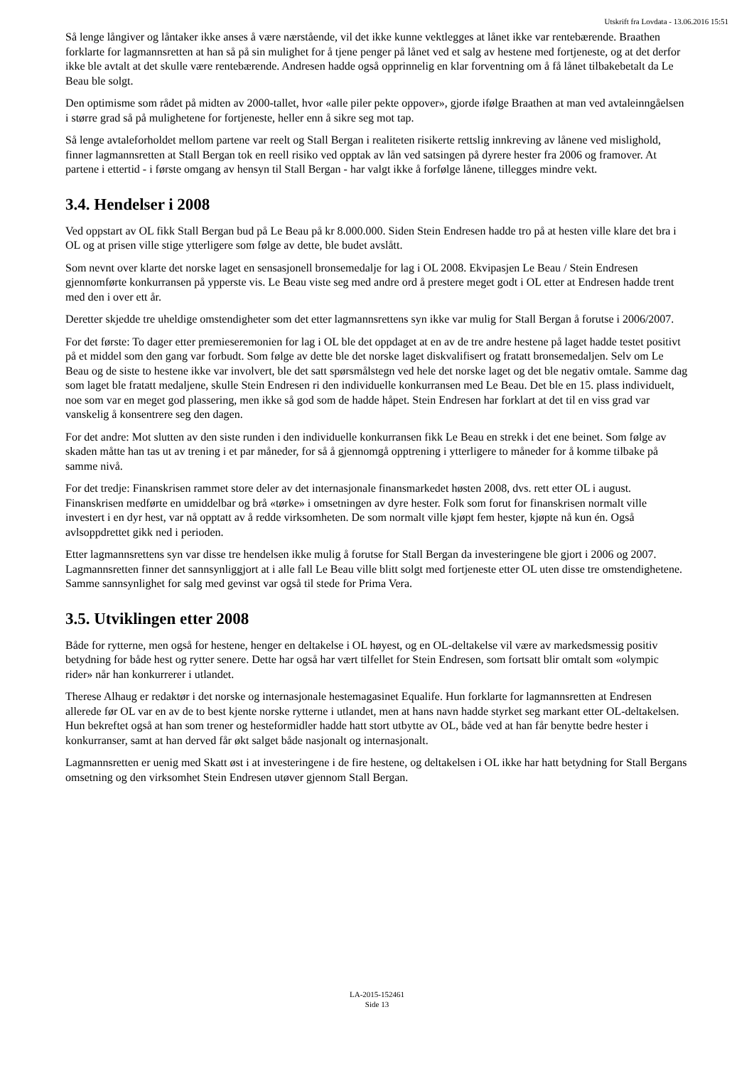Utskrift fra Lovdata - 13.06.2016 15:51
Så lenge långiver og låntaker ikke anses å være nærstående, vil det ikke kunne vektlegges at lånet ikke var rentebærende. Braathen forklarte for lagmannsretten at han så på sin mulighet for å tjene penger på lånet ved et salg av hestene med fortjeneste, og at det derfor ikke ble avtalt at det skulle være rentebærende. Andresen hadde også opprinnelig en klar forventning om å få lånet tilbakebetalt da Le Beau ble solgt.
Den optimisme som rådet på midten av 2000-tallet, hvor «alle piler pekte oppover», gjorde ifølge Braathen at man ved avtaleinngåelsen i større grad så på mulighetene for fortjeneste, heller enn å sikre seg mot tap.
Så lenge avtaleforholdet mellom partene var reelt og Stall Bergan i realiteten risikerte rettslig innkreving av lånene ved mislighold, finner lagmannsretten at Stall Bergan tok en reell risiko ved opptak av lån ved satsingen på dyrere hester fra 2006 og framover. At partene i ettertid - i første omgang av hensyn til Stall Bergan - har valgt ikke å forfølge lånene, tillegges mindre vekt.
3.4. Hendelser i 2008
Ved oppstart av OL fikk Stall Bergan bud på Le Beau på kr 8.000.000. Siden Stein Endresen hadde tro på at hesten ville klare det bra i OL og at prisen ville stige ytterligere som følge av dette, ble budet avslått.
Som nevnt over klarte det norske laget en sensasjonell bronsemedalje for lag i OL 2008. Ekvipasjen Le Beau / Stein Endresen gjennomførte konkurransen på ypperste vis. Le Beau viste seg med andre ord å prestere meget godt i OL etter at Endresen hadde trent med den i over ett år.
Deretter skjedde tre uheldige omstendigheter som det etter lagmannsrettens syn ikke var mulig for Stall Bergan å forutse i 2006/2007.
For det første: To dager etter premieseremonien for lag i OL ble det oppdaget at en av de tre andre hestene på laget hadde testet positivt på et middel som den gang var forbudt. Som følge av dette ble det norske laget diskvalifisert og fratatt bronsemedaljen. Selv om Le Beau og de siste to hestene ikke var involvert, ble det satt spørsmålstegn ved hele det norske laget og det ble negativ omtale. Samme dag som laget ble fratatt medaljene, skulle Stein Endresen ri den individuelle konkurransen med Le Beau. Det ble en 15. plass individuelt, noe som var en meget god plassering, men ikke så god som de hadde håpet. Stein Endresen har forklart at det til en viss grad var vanskelig å konsentrere seg den dagen.
For det andre: Mot slutten av den siste runden i den individuelle konkurransen fikk Le Beau en strekk i det ene beinet. Som følge av skaden måtte han tas ut av trening i et par måneder, for så å gjennomgå opptrening i ytterligere to måneder for å komme tilbake på samme nivå.
For det tredje: Finanskrisen rammet store deler av det internasjonale finansmarkedet høsten 2008, dvs. rett etter OL i august. Finanskrisen medførte en umiddelbar og brå «tørke» i omsetningen av dyre hester. Folk som forut for finanskrisen normalt ville investert i en dyr hest, var nå opptatt av å redde virksomheten. De som normalt ville kjøpt fem hester, kjøpte nå kun én. Også avlsoppdrettet gikk ned i perioden.
Etter lagmannsrettens syn var disse tre hendelsen ikke mulig å forutse for Stall Bergan da investeringene ble gjort i 2006 og 2007. Lagmannsretten finner det sannsynliggjort at i alle fall Le Beau ville blitt solgt med fortjeneste etter OL uten disse tre omstendighetene. Samme sannsynlighet for salg med gevinst var også til stede for Prima Vera.
3.5. Utviklingen etter 2008
Både for rytterne, men også for hestene, henger en deltakelse i OL høyest, og en OL-deltakelse vil være av markedsmessig positiv betydning for både hest og rytter senere. Dette har også har vært tilfellet for Stein Endresen, som fortsatt blir omtalt som «olympic rider» når han konkurrerer i utlandet.
Therese Alhaug er redaktør i det norske og internasjonale hestemagasinet Equalife. Hun forklarte for lagmannsretten at Endresen allerede før OL var en av de to best kjente norske rytterne i utlandet, men at hans navn hadde styrket seg markant etter OL-deltakelsen. Hun bekreftet også at han som trener og hesteformidler hadde hatt stort utbytte av OL, både ved at han får benytte bedre hester i konkurranser, samt at han derved får økt salget både nasjonalt og internasjonalt.
Lagmannsretten er uenig med Skatt øst i at investeringene i de fire hestene, og deltakelsen i OL ikke har hatt betydning for Stall Bergans omsetning og den virksomhet Stein Endresen utøver gjennom Stall Bergan.
LA-2015-152461
Side 13